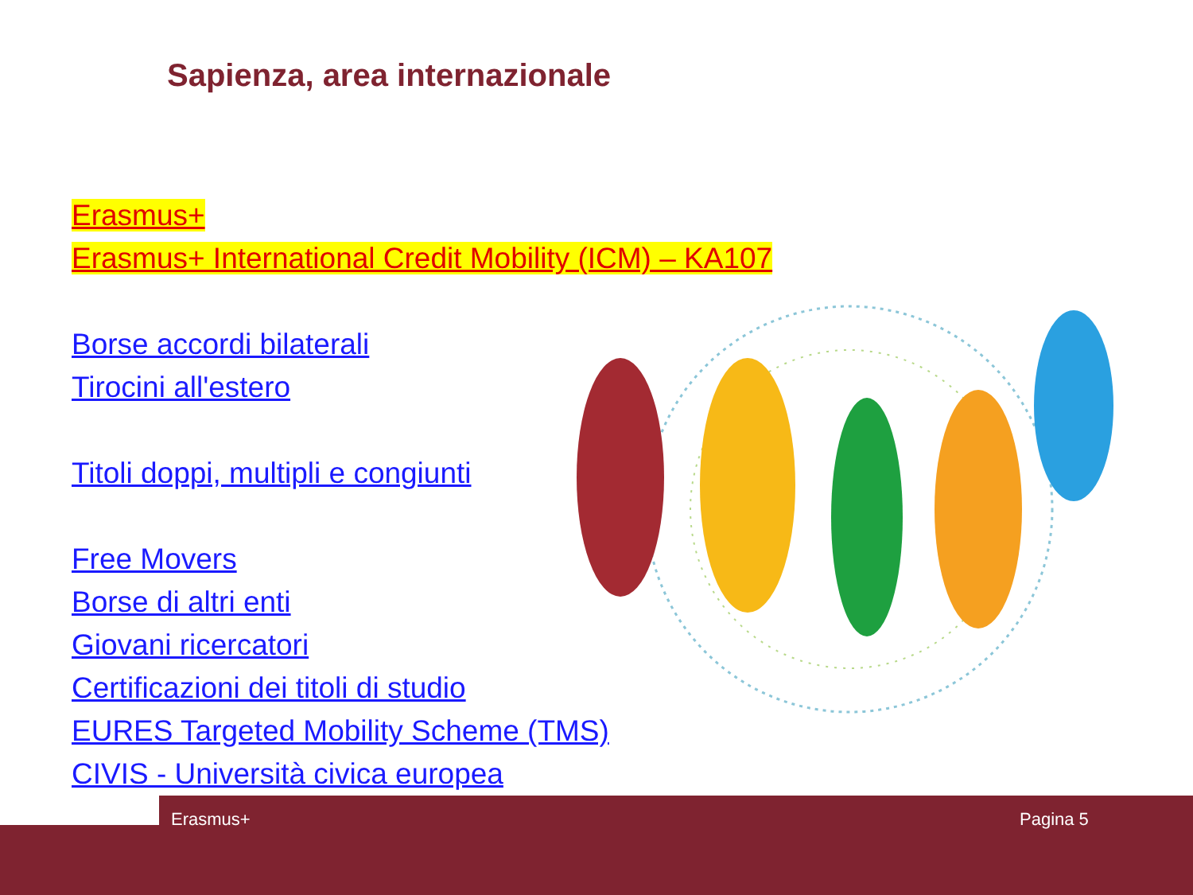Sapienza, area internazionale
Erasmus+
Erasmus+ International Credit Mobility (ICM) – KA107
Borse accordi bilaterali
Tirocini all'estero
Titoli doppi, multipli e congiunti
Free Movers
Borse di altri enti
Giovani ricercatori
Certificazioni dei titoli di studio
EURES Targeted Mobility Scheme (TMS)
CIVIS - Università civica europea
Erasmus+ Pagina 5